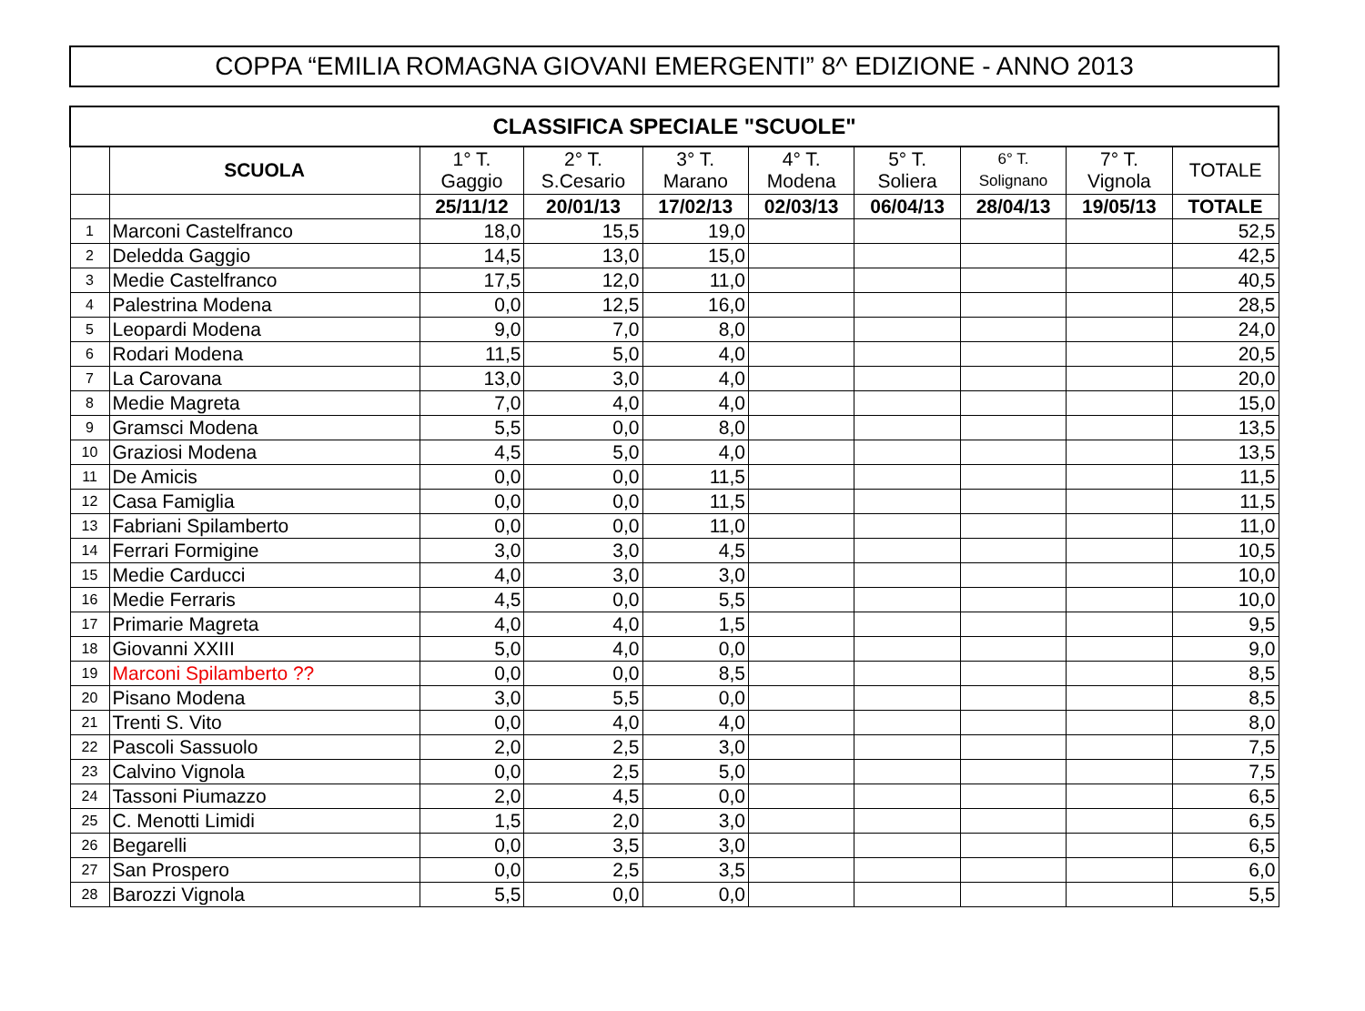COPPA “EMILIA ROMAGNA GIOVANI EMERGENTI” 8^ EDIZIONE - ANNO 2013
| CLASSIFICA SPECIALE "SCUOLE" | | | | | | | | | |
| | SCUOLA | 1° T. Gaggio | 2° T. S.Cesario | 3° T. Marano | 4° T. Modena | 5° T. Soliera | 6° T. Solignano | 7° T. Vignola | TOTALE |
| | | 25/11/12 | 20/01/13 | 17/02/13 | 02/03/13 | 06/04/13 | 28/04/13 | 19/05/13 | TOTALE |
| 1 | Marconi Castelfranco | 18,0 | 15,5 | 19,0 | | | | | 52,5 |
| 2 | Deledda Gaggio | 14,5 | 13,0 | 15,0 | | | | | 42,5 |
| 3 | Medie Castelfranco | 17,5 | 12,0 | 11,0 | | | | | 40,5 |
| 4 | Palestrina Modena | 0,0 | 12,5 | 16,0 | | | | | 28,5 |
| 5 | Leopardi Modena | 9,0 | 7,0 | 8,0 | | | | | 24,0 |
| 6 | Rodari Modena | 11,5 | 5,0 | 4,0 | | | | | 20,5 |
| 7 | La Carovana | 13,0 | 3,0 | 4,0 | | | | | 20,0 |
| 8 | Medie Magreta | 7,0 | 4,0 | 4,0 | | | | | 15,0 |
| 9 | Gramsci Modena | 5,5 | 0,0 | 8,0 | | | | | 13,5 |
| 10 | Graziosi Modena | 4,5 | 5,0 | 4,0 | | | | | 13,5 |
| 11 | De Amicis | 0,0 | 0,0 | 11,5 | | | | | 11,5 |
| 12 | Casa Famiglia | 0,0 | 0,0 | 11,5 | | | | | 11,5 |
| 13 | Fabriani Spilamberto | 0,0 | 0,0 | 11,0 | | | | | 11,0 |
| 14 | Ferrari Formigine | 3,0 | 3,0 | 4,5 | | | | | 10,5 |
| 15 | Medie Carducci | 4,0 | 3,0 | 3,0 | | | | | 10,0 |
| 16 | Medie Ferraris | 4,5 | 0,0 | 5,5 | | | | | 10,0 |
| 17 | Primarie Magreta | 4,0 | 4,0 | 1,5 | | | | | 9,5 |
| 18 | Giovanni XXIII | 5,0 | 4,0 | 0,0 | | | | | 9,0 |
| 19 | Marconi Spilamberto ?? | 0,0 | 0,0 | 8,5 | | | | | 8,5 |
| 20 | Pisano Modena | 3,0 | 5,5 | 0,0 | | | | | 8,5 |
| 21 | Trenti S. Vito | 0,0 | 4,0 | 4,0 | | | | | 8,0 |
| 22 | Pascoli Sassuolo | 2,0 | 2,5 | 3,0 | | | | | 7,5 |
| 23 | Calvino Vignola | 0,0 | 2,5 | 5,0 | | | | | 7,5 |
| 24 | Tassoni Piumazzo | 2,0 | 4,5 | 0,0 | | | | | 6,5 |
| 25 | C. Menotti Limidi | 1,5 | 2,0 | 3,0 | | | | | 6,5 |
| 26 | Begarelli | 0,0 | 3,5 | 3,0 | | | | | 6,5 |
| 27 | San Prospero | 0,0 | 2,5 | 3,5 | | | | | 6,0 |
| 28 | Barozzi Vignola | 5,5 | 0,0 | 0,0 | | | | | 5,5 |